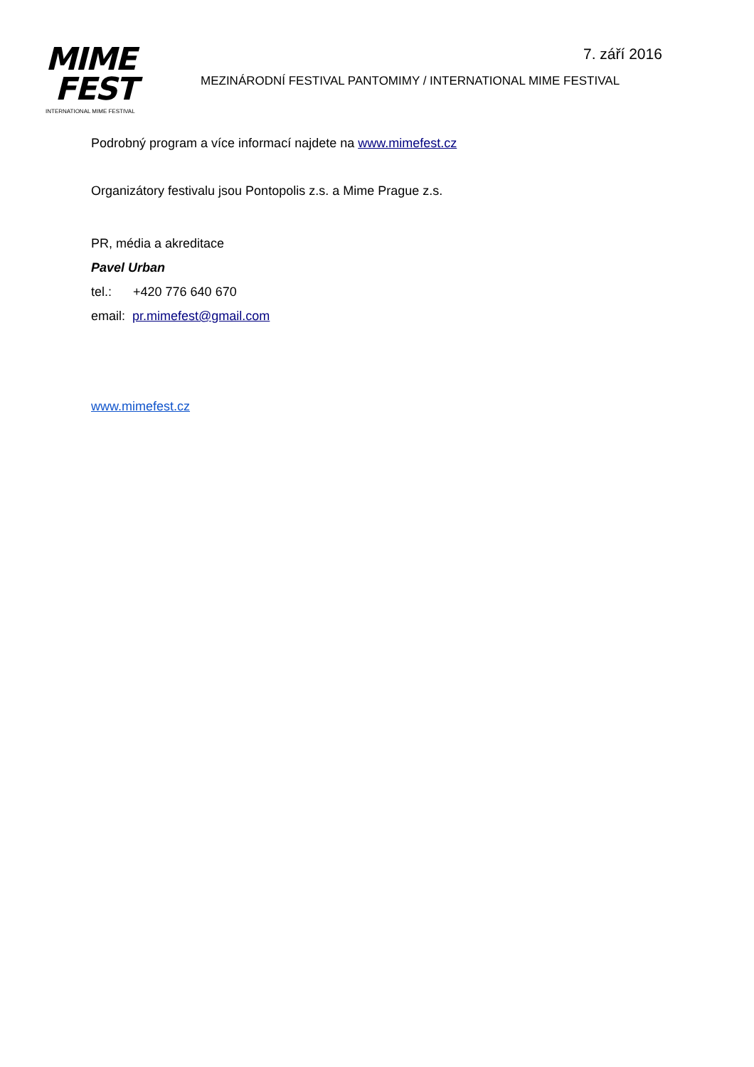7. září 2016
MIME
FEST
INTERNATIONAL MIME FESTIVAL
MEZINÁRODNÍ FESTIVAL PANTOMIMY / INTERNATIONAL MIME FESTIVAL
Podrobný program a více informací najdete na www.mimefest.cz
Organizátory festivalu jsou Pontopolis z.s. a Mime Prague z.s.
PR, média a akreditace
Pavel Urban
tel.: +420 776 640 670
email: pr.mimefest@gmail.com
www.mimefest.cz